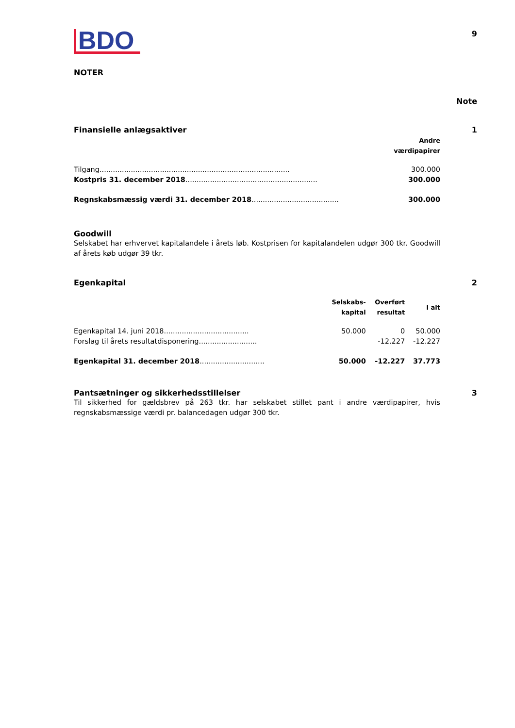BDO
9
NOTER
Note
Finansielle anlægsaktiver 1
| | Andre værdipapirer |
| --- | --- |
| Tilgang..................................................................................... | 300.000 |
| Kostpris 31. december 2018 ........................................................... | 300.000 |
| Regnskabsmæssig værdi 31. december 2018 ....................................... | 300.000 |
Goodwill
Selskabet har erhvervet kapitalandele i årets løb. Kostprisen for kapitalandelen udgør 300 tkr. Goodwill af årets køb udgør 39 tkr.
Egenkapital 2
| | Selskabs- kapital | Overført resultat | I alt |
| --- | --- | --- | --- |
| Egenkapital 14. juni 2018...................................... | 50.000 | 0 | 50.000 |
| Forslag til årets resultatdisponering.......................... | | -12.227 | -12.227 |
| Egenkapital 31. december 2018 ............................. | 50.000 | -12.227 | 37.773 |
Pantsætninger og sikkerhedsstillelser
3
Til sikkerhed for gældsbrev på 263 tkr. har selskabet stillet pant i andre værdipapirer, hvis regnskabsmæssige værdi pr. balancedagen udgør 300 tkr.